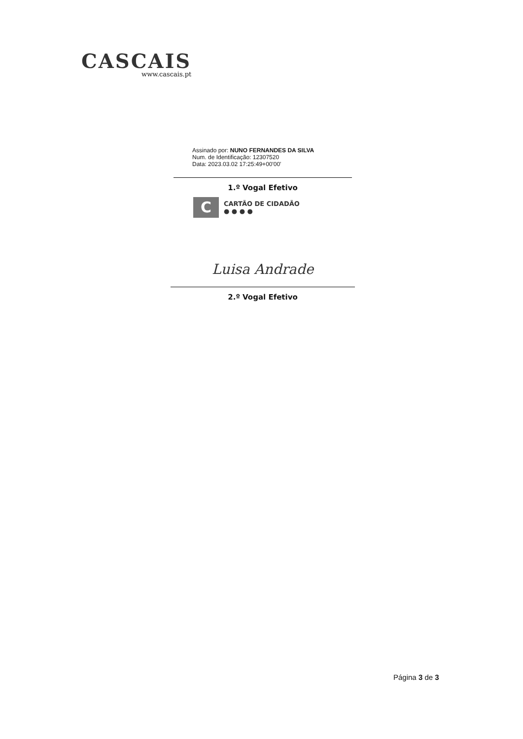CASCAIS
www.cascais.pt
Assinado por: NUNO FERNANDES DA SILVA
Num. de Identificação: 12307520
Data: 2023.03.02 17:25:49+00'00'
1.º Vogal Efetivo
C
CARTÃO DE CIDADÃO
● ● ● ●
Luisa Andrade
2.º Vogal Efetivo
Página 3 de 3